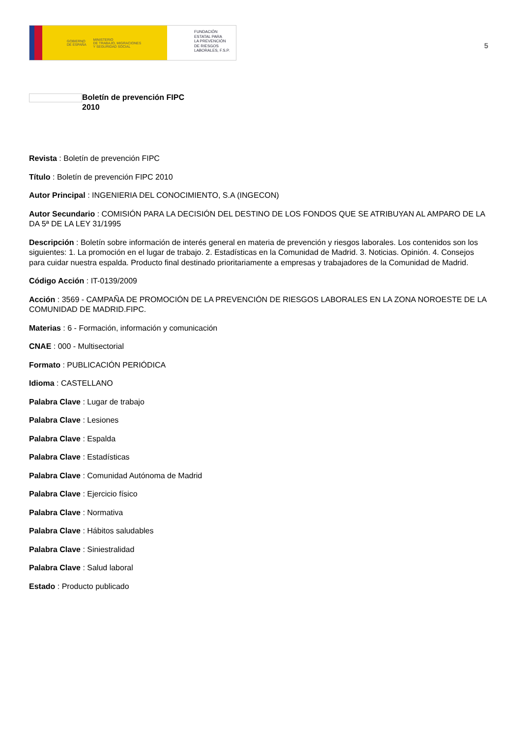GOBIERNO
DE ESPAÑA MINISTERIO
DE TRABAJO, MIGRACIONES
Y SEGURIDAD SOCIAL
FUNDACIÓN
ESTATAL PARA
LA PREVENCIÓN
DE RIESGOS
LABORALES, F.S.P.
5
Boletín de prevención FIPC
2010
Revista : Boletín de prevención FIPC
Título : Boletín de prevención FIPC 2010
Autor Principal : INGENIERIA DEL CONOCIMIENTO, S.A (INGECON)
Autor Secundario : COMISIÓN PARA LA DECISIÓN DEL DESTINO DE LOS FONDOS QUE SE ATRIBUYAN AL AMPARO DE LA DA 5ª DE LA LEY 31/1995
Descripción : Boletín sobre información de interés general en materia de prevención y riesgos laborales. Los contenidos son los siguientes: 1. La promoción en el lugar de trabajo. 2. Estadísticas en la Comunidad de Madrid. 3. Noticias. Opinión. 4. Consejos para cuidar nuestra espalda. Producto final destinado prioritariamente a empresas y trabajadores de la Comunidad de Madrid.
Código Acción : IT-0139/2009
Acción : 3569 - CAMPAÑA DE PROMOCIÓN DE LA PREVENCIÓN DE RIESGOS LABORALES EN LA ZONA NOROESTE DE LA COMUNIDAD DE MADRID.FIPC.
Materias : 6 - Formación, información y comunicación
CNAE : 000 - Multisectorial
Formato : PUBLICACIÓN PERIÓDICA
Idioma : CASTELLANO
Palabra Clave : Lugar de trabajo
Palabra Clave : Lesiones
Palabra Clave : Espalda
Palabra Clave : Estadísticas
Palabra Clave : Comunidad Autónoma de Madrid
Palabra Clave : Ejercicio físico
Palabra Clave : Normativa
Palabra Clave : Hábitos saludables
Palabra Clave : Siniestralidad
Palabra Clave : Salud laboral
Estado : Producto publicado